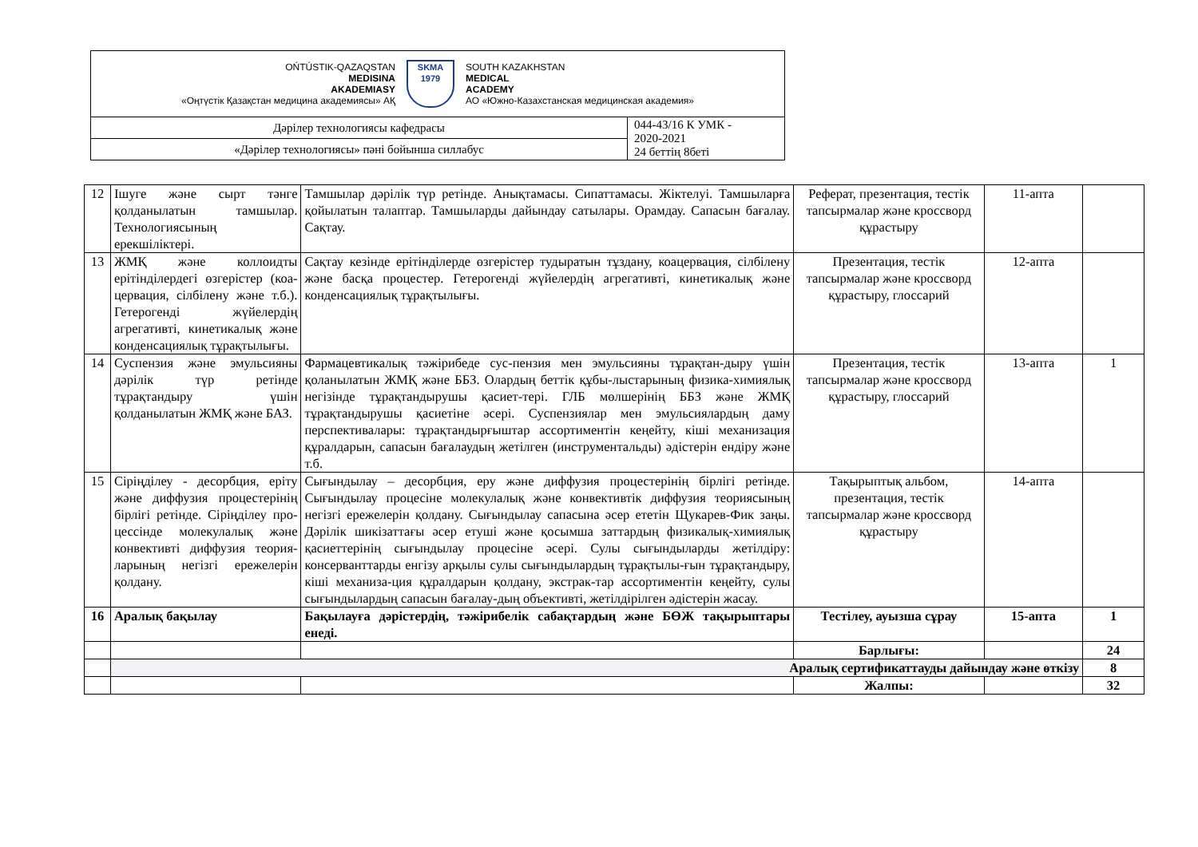| OŃTÚSTIK-QAZAQSTAN MEDISINA AKADEMIASY «Оңтүстік Қазақстан медицина академиясы» АҚ SKMA 1979 SOUTH KAZAKHSTAN MEDICAL ACADEMY АО «Южно-Казахстанская медицинская академия» | |
| Дәрілер технологиясы кафедрасы | 044-43/16 К УМК - 2020-2021 24 беттің 8беті |
| «Дәрілер технологиясы» пәні бойынша силлабус | |
| 12 | Ішуге және сырт тәнге қолданылатын тамшылар. Технологиясының ерекшіліктері. | Тамшылар дәрілік түр ретінде. Анықтамасы. Сипаттамасы. Жіктелуі. Тамшыларға қойылатын талаптар. Тамшыларды дайындау сатылары. Орамдау. Сапасын бағалау. Сақтау. | Реферат, презентация, тестік тапсырмалар және кроссворд құрастыру | 11-апта | |
| 13 | ЖМҚ және коллоидты ерітінділердегі өзгерістер (коа-цервация, сілбілену және т.б.). Гетерогенді жүйелердің агрегативті, кинетикалық және конденсациялық тұрақтылығы. | Сақтау кезінде ерітінділерде өзгерістер тудыратын тұздану, коацервация, сілбілену және басқа процестер. Гетерогенді жүйелердің агрегативті, кинетикалық және конденсациялық тұрақтылығы. | Презентация, тестік тапсырмалар және кроссворд құрастыру, глоссарий | 12-апта | |
| 14 | Суспензия және эмульсияны дәрілік түр ретінде тұрақтандыру үшін қолданылатын ЖМҚ және БАЗ. | Фармацевтикалық тәжірибеде сус-пензия мен эмульсияны тұрақтан-дыру үшін қоланылатын ЖМҚ және ББЗ. Олардың беттік құбы-лыстарының физика-химиялық негізінде тұрақтандырушы қасиет-тері. ГЛБ мөлшерінің ББЗ және ЖМҚ тұрақтандырушы қасиетіне әсері. Суспензиялар мен эмульсиялардың даму перспективалары: тұрақтандырғыштар ассортиментін кеңейту, кіші механизация құралдарын, сапасын бағалаудың жетілген (инструментальды) әдістерін ендіру және т.б. | Презентация, тестік тапсырмалар және кроссворд құрастыру, глоссарий | 13-апта | 1 |
| 15 | Сіріңділеу - десорбция, еріту және диффузия процестерінің бірлігі ретінде. Сіріңділеу про-цессінде молекулалық және конвективті диффузия теория-ларының негізгі ережелерін қолдану. | Сығындылау – десорбция, еру және диффузия процестерінің бірлігі ретінде. Сығындылау процесіне молекулалық және конвективтік диффузия теориясының негізгі ережелерін қолдану. Сығындылау сапасына әсер ететін Щукарев-Фик заңы. Дәрілік шикізаттағы әсер етуші және қосымша заттардың физикалық-химиялық қасиеттерінің сығындылау процесіне әсері. Сулы сығындыларды жетілдіру: консерванттарды енгізу арқылы сулы сығындылардың тұрақтылы-ғын тұрақтандыру, кіші механиза-ция құралдарын қолдану, экстрак-тар ассортиментін кеңейту, сулы сығындылардың сапасын бағалау-дың объективті, жетілдірілген әдістерін жасау. | Тақырыптық альбом, презентация, тестік тапсырмалар және кроссворд құрастыру | 14-апта | |
| 16 | Аралық бақылау | Бақылауға дәрістердің, тәжірибелік сабақтардың және БӨЖ тақырыптары енеді. | Тестілеу, ауызша сұрау | 15-апта | 1 |
| | | | Барлығы: | | 24 |
| | Аралық сертификаттауды дайындау және өткізу | | | | 8 |
| | | | Жалпы: | | 32 |